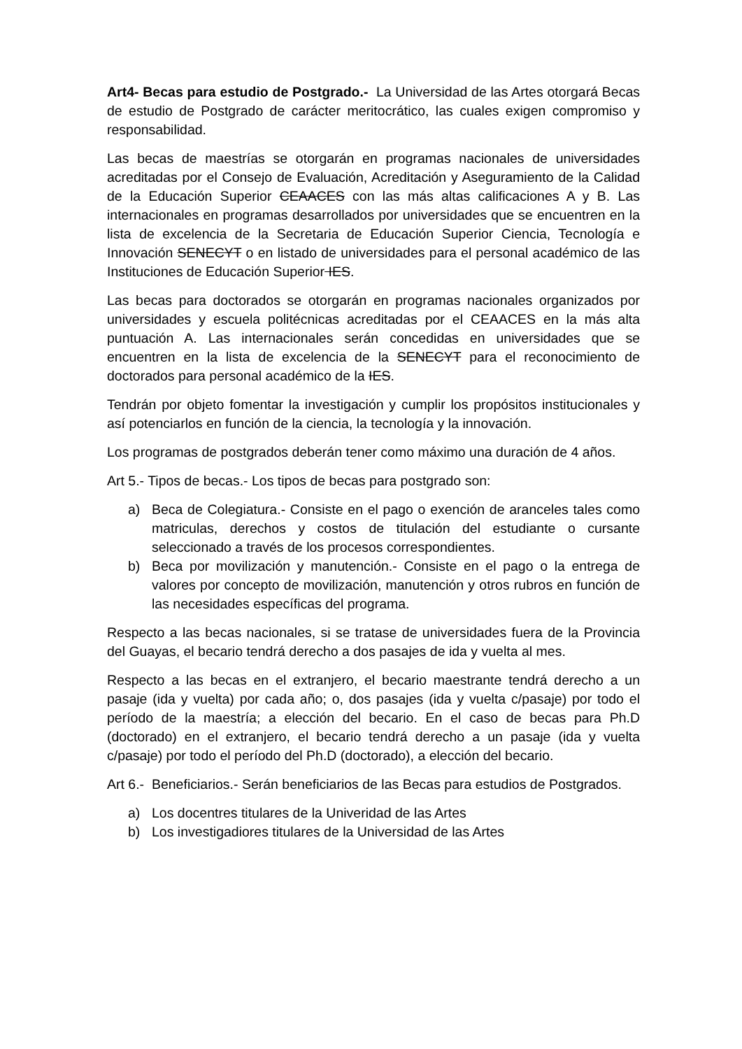Art4- Becas para estudio de Postgrado.- La Universidad de las Artes otorgará Becas de estudio de Postgrado de carácter meritocrático, las cuales exigen compromiso y responsabilidad.
Las becas de maestrías se otorgarán en programas nacionales de universidades acreditadas por el Consejo de Evaluación, Acreditación y Aseguramiento de la Calidad de la Educación Superior CEAACES con las más altas calificaciones A y B. Las internacionales en programas desarrollados por universidades que se encuentren en la lista de excelencia de la Secretaria de Educación Superior Ciencia, Tecnología e Innovación SENECYT o en listado de universidades para el personal académico de las Instituciones de Educación Superior IES.
Las becas para doctorados se otorgarán en programas nacionales organizados por universidades y escuela politécnicas acreditadas por el CEAACES en la más alta puntuación A. Las internacionales serán concedidas en universidades que se encuentren en la lista de excelencia de la SENECYT para el reconocimiento de doctorados para personal académico de la IES.
Tendrán por objeto fomentar la investigación y cumplir los propósitos institucionales y así potenciarlos en función de la ciencia, la tecnología y la innovación.
Los programas de postgrados deberán tener como máximo una duración de 4 años.
Art 5.- Tipos de becas.- Los tipos de becas para postgrado son:
a) Beca de Colegiatura.- Consiste en el pago o exención de aranceles tales como matriculas, derechos y costos de titulación del estudiante o cursante seleccionado a través de los procesos correspondientes.
b) Beca por movilización y manutención.- Consiste en el pago o la entrega de valores por concepto de movilización, manutención y otros rubros en función de las necesidades específicas del programa.
Respecto a las becas nacionales, si se tratase de universidades fuera de la Provincia del Guayas, el becario tendrá derecho a dos pasajes de ida y vuelta al mes.
Respecto a las becas en el extranjero, el becario maestrante tendrá derecho a un pasaje (ida y vuelta) por cada año; o, dos pasajes (ida y vuelta c/pasaje) por todo el período de la maestría; a elección del becario. En el caso de becas para Ph.D (doctorado) en el extranjero, el becario tendrá derecho a un pasaje (ida y vuelta c/pasaje) por todo el período del Ph.D (doctorado), a elección del becario.
Art 6.- Beneficiarios.- Serán beneficiarios de las Becas para estudios de Postgrados.
a) Los docentres titulares de la Univeridad de las Artes
b) Los investigadiores titulares de la Universidad de las Artes